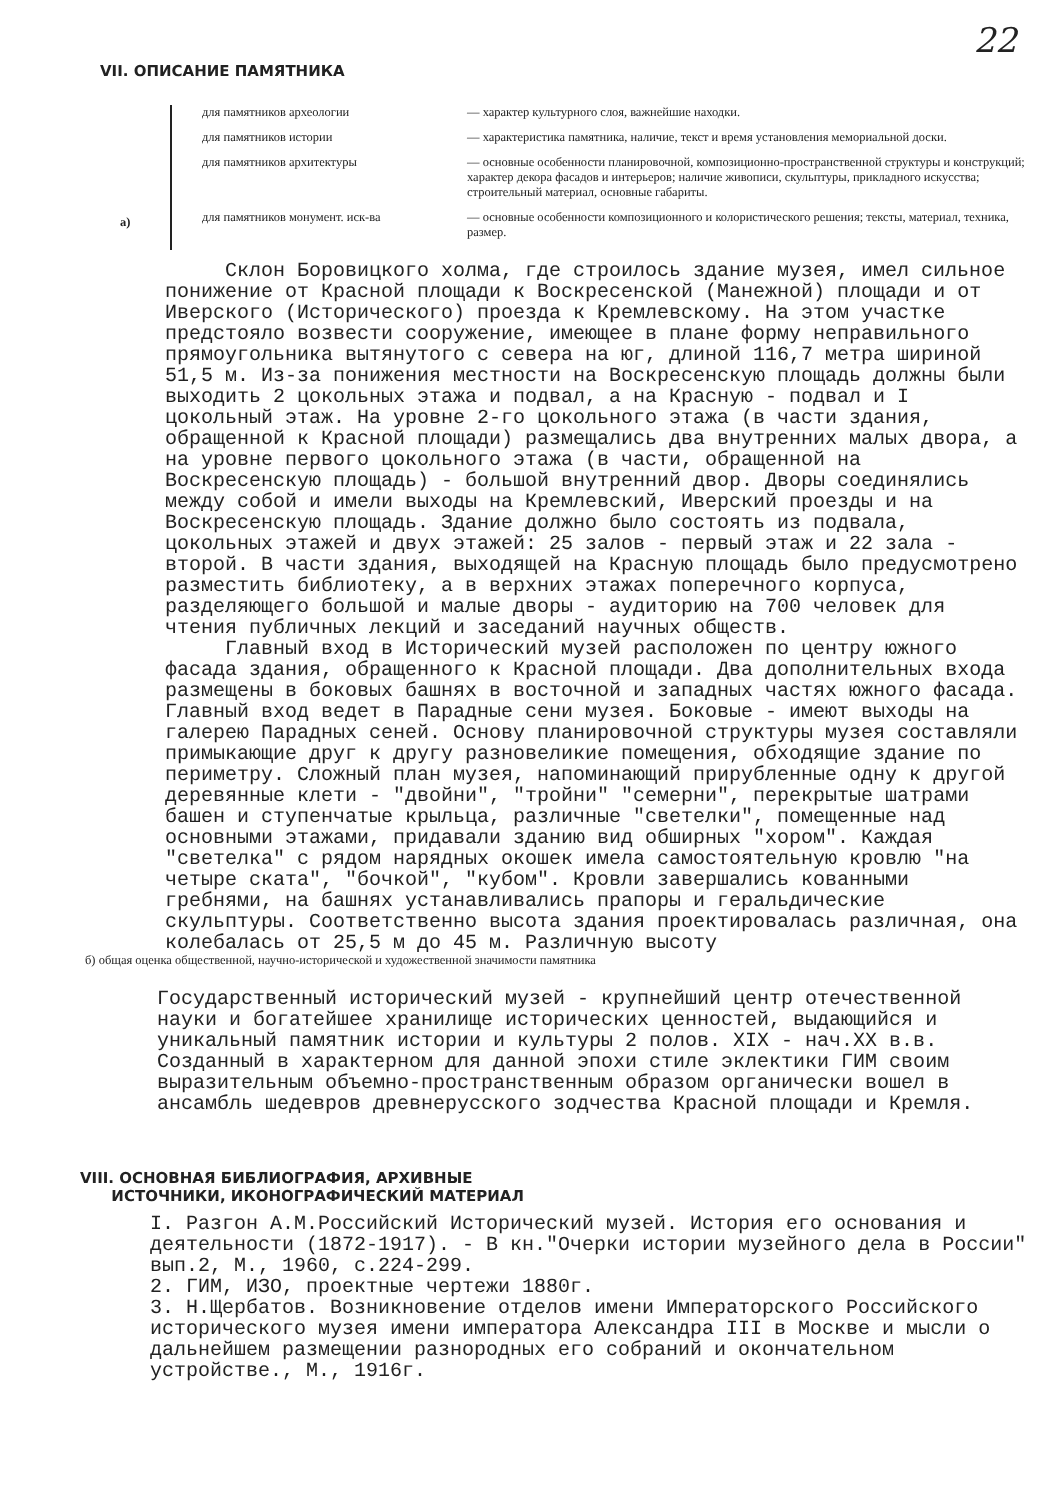22
VII. ОПИСАНИЕ ПАМЯТНИКА
а)
для памятников археологии — характер культурного слоя, важнейшие находки.
для памятников истории — характеристика памятника, наличие, текст и время установления мемориальной доски.
для памятников архитектуры — основные особенности планировочной, композиционно-пространственной структуры и конструкций; характер декора фасадов и интерьеров; наличие живописи, скульптуры, прикладного искусства; строительный материал, основные габариты.
для памятников монумент. иск-ва — основные особенности композиционного и колористического решения; тексты, материал, техника, размер.
Склон Боровицкого холма, где строилось здание музея, имел сильное понижение от Красной площади к Воскресенской (Манежной) площади и от Иверского (Исторического) проезда к Кремлевскому. На этом участке предстояло возвести сооружение, имеющее в плане форму неправильного прямоугольника вытянутого с севера на юг, длиной 116,7 метра шириной 51,5 м. Из-за понижения местности на Воскресенскую площадь должны были выходить 2 цокольных этажа и подвал, а на Красную - подвал и I цокольный этаж. На уровне 2-го цокольного этажа (в части здания, обращенной к Красной площади) размещались два внутренних малых двора, а на уровне первого цокольного этажа (в части, обращенной на Воскресенскую площадь) - большой внутренний двор. Дворы соединялись между собой и имели выходы на Кремлевский, Иверский проезды и на Воскресенскую площадь. Здание должно было состоять из подвала, цокольных этажей и двух этажей: 25 залов - первый этаж и 22 зала - второй. В части здания, выходящей на Красную площадь было предусмотрено разместить библиотеку, а в верхних этажах поперечного корпуса, разделяющего большой и малые дворы - аудиторию на 700 человек для чтения публичных лекций и заседаний научных обществ.
Главный вход в Исторический музей расположен по центру южного фасада здания, обращенного к Красной площади. Два дополнительных входа размещены в боковых башнях в восточной и западных частях южного фасада. Главный вход ведет в Парадные сени музея. Боковые - имеют выходы на галерею Парадных сеней. Основу планировочной структуры музея составляли примыкающие друг к другу разновеликие помещения, обходящие здание по периметру. Сложный план музея, напоминающий прирубленные одну к другой деревянные клети - "двойни", "тройни" "семерни", перекрытые шатрами башен и ступенчатые крыльца, различные "светелки", помещенные над основными этажами, придавали зданию вид обширных "хором". Каждая "светелка" с рядом нарядных окошек имела самостоятельную кровлю "на четыре ската", "бочкой", "кубом". Кровли завершались кованными гребнями, на башнях устанавливались прапоры и геральдические скульптуры. Соответственно высота здания проектировалась различная, она колебалась от 25,5 м до 45 м. Различную высоту
б) общая оценка общественной, научно-исторической и художественной значимости памятника
Государственный исторический музей - крупнейший центр отечественной науки и богатейшее хранилище исторических ценностей, выдающийся и уникальный памятник истории и культуры 2 полов. XIX - нач.XX в.в. Созданный в характерном для данной эпохи стиле эклектики ГИМ своим выразительным объемно-пространственным образом органически вошел в ансамбль шедевров древнерусского зодчества Красной площади и Кремля.
VIII. ОСНОВНАЯ БИБЛИОГРАФИЯ, АРХИВНЫЕ
ИСТОЧНИКИ, ИКОНОГРАФИЧЕСКИЙ МАТЕРИАЛ
I. Разгон А.М.Российский Исторический музей. История его основания и деятельности (1872-1917). - В кн."Очерки истории музейного дела в России" вып.2, М., 1960, с.224-299.
2. ГИМ, ИЗО, проектные чертежи 1880г.
3. Н.Щербатов. Возникновение отделов имени Императорского Российского исторического музея имени императора Александра III в Москве и мысли о дальнейшем размещении разнородных его собраний и окончательном устройстве., М., 1916г.